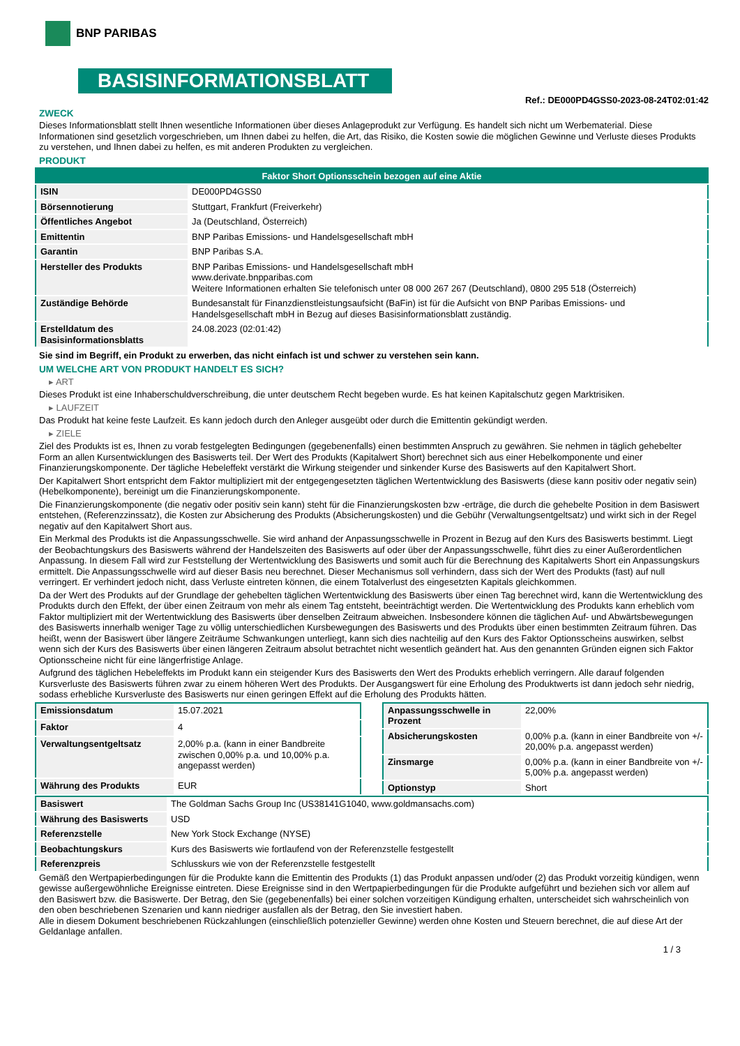BNP PARIBAS
BASISINFORMATIONSBLATT
Ref.: DE000PD4GSS0-2023-08-24T02:01:42
ZWECK
Dieses Informationsblatt stellt Ihnen wesentliche Informationen über dieses Anlageprodukt zur Verfügung. Es handelt sich nicht um Werbematerial. Diese Informationen sind gesetzlich vorgeschrieben, um Ihnen dabei zu helfen, die Art, das Risiko, die Kosten sowie die möglichen Gewinne und Verluste dieses Produkts zu verstehen, und Ihnen dabei zu helfen, es mit anderen Produkten zu vergleichen.
PRODUKT
| Faktor Short Optionsschein bezogen auf eine Aktie | |
| ISIN | DE000PD4GSS0 |
| Börsennotierung | Stuttgart, Frankfurt (Freiverkehr) |
| Öffentliches Angebot | Ja (Deutschland, Österreich) |
| Emittentin | BNP Paribas Emissions- und Handelsgesellschaft mbH |
| Garantin | BNP Paribas S.A. |
| Hersteller des Produkts | BNP Paribas Emissions- und Handelsgesellschaft mbH www.derivate.bnpparibas.com Weitere Informationen erhalten Sie telefonisch unter 08 000 267 267 (Deutschland), 0800 295 518 (Österreich) |
| Zuständige Behörde | Bundesanstalt für Finanzdienstleistungsaufsicht (BaFin) ist für die Aufsicht von BNP Paribas Emissions- und Handelsgesellschaft mbH in Bezug auf dieses Basisinformationsblatt zuständig. |
| Erstelldatum des Basisinformationsblatts | 24.08.2023 (02:01:42) |
Sie sind im Begriff, ein Produkt zu erwerben, das nicht einfach ist und schwer zu verstehen sein kann.
UM WELCHE ART VON PRODUKT HANDELT ES SICH?
▸ ART
Dieses Produkt ist eine Inhaberschuldverschreibung, die unter deutschem Recht begeben wurde. Es hat keinen Kapitalschutz gegen Marktrisiken.
▸ LAUFZEIT
Das Produkt hat keine feste Laufzeit. Es kann jedoch durch den Anleger ausgeübt oder durch die Emittentin gekündigt werden.
▸ ZIELE
Ziel des Produkts ist es, Ihnen zu vorab festgelegten Bedingungen (gegebenenfalls) einen bestimmten Anspruch zu gewähren. Sie nehmen in täglich gehebelter Form an allen Kursentwicklungen des Basiswerts teil. Der Wert des Produkts (Kapitalwert Short) berechnet sich aus einer Hebelkomponente und einer Finanzierungskomponente. Der tägliche Hebeleffekt verstärkt die Wirkung steigender und sinkender Kurse des Basiswerts auf den Kapitalwert Short.
Der Kapitalwert Short entspricht dem Faktor multipliziert mit der entgegengesetzten täglichen Wertentwicklung des Basiswerts (diese kann positiv oder negativ sein) (Hebelkomponente), bereinigt um die Finanzierungskomponente.
Die Finanzierungskomponente (die negativ oder positiv sein kann) steht für die Finanzierungskosten bzw -erträge, die durch die gehebelte Position in dem Basiswert entstehen, (Referenzzinssatz), die Kosten zur Absicherung des Produkts (Absicherungskosten) und die Gebühr (Verwaltungsentgeltsatz) und wirkt sich in der Regel negativ auf den Kapitalwert Short aus.
Ein Merkmal des Produkts ist die Anpassungsschwelle. Sie wird anhand der Anpassungsschwelle in Prozent in Bezug auf den Kurs des Basiswerts bestimmt. Liegt der Beobachtungskurs des Basiswerts während der Handelszeiten des Basiswerts auf oder über der Anpassungsschwelle, führt dies zu einer Außerordentlichen Anpassung. In diesem Fall wird zur Feststellung der Wertentwicklung des Basiswerts und somit auch für die Berechnung des Kapitalwerts Short ein Anpassungskurs ermittelt. Die Anpassungsschwelle wird auf dieser Basis neu berechnet. Dieser Mechanismus soll verhindern, dass sich der Wert des Produkts (fast) auf null verringert. Er verhindert jedoch nicht, dass Verluste eintreten können, die einem Totalverlust des eingesetzten Kapitals gleichkommen.
Da der Wert des Produkts auf der Grundlage der gehebelten täglichen Wertentwicklung des Basiswerts über einen Tag berechnet wird, kann die Wertentwicklung des Produkts durch den Effekt, der über einen Zeitraum von mehr als einem Tag entsteht, beeinträchtigt werden. Die Wertentwicklung des Produkts kann erheblich vom Faktor multipliziert mit der Wertentwicklung des Basiswerts über denselben Zeitraum abweichen. Insbesondere können die täglichen Auf- und Abwärtsbewegungen des Basiswerts innerhalb weniger Tage zu völlig unterschiedlichen Kursbewegungen des Basiswerts und des Produkts über einen bestimmten Zeitraum führen. Das heißt, wenn der Basiswert über längere Zeiträume Schwankungen unterliegt, kann sich dies nachteilig auf den Kurs des Faktor Optionsscheins auswirken, selbst wenn sich der Kurs des Basiswerts über einen längeren Zeitraum absolut betrachtet nicht wesentlich geändert hat. Aus den genannten Gründen eignen sich Faktor Optionsscheine nicht für eine längerfristige Anlage.
Aufgrund des täglichen Hebeleffekts im Produkt kann ein steigender Kurs des Basiswerts den Wert des Produkts erheblich verringern. Alle darauf folgenden Kursverluste des Basiswerts führen zwar zu einem höheren Wert des Produkts. Der Ausgangswert für eine Erholung des Produktwerts ist dann jedoch sehr niedrig, sodass erhebliche Kursverluste des Basiswerts nur einen geringen Effekt auf die Erholung des Produkts hätten.
| Emissionsdatum | 15.07.2021 |
| Faktor | 4 |
| Verwaltungsentgeltsatz | 2,00% p.a. (kann in einer Bandbreite zwischen 0,00% p.a. und 10,00% p.a. angepasst werden) |
| Währung des Produkts | EUR |
| Anpassungsschwelle in Prozent | 22,00% |
| Absicherungskosten | 0,00% p.a. (kann in einer Bandbreite von +/- 20,00% p.a. angepasst werden) |
| Zinsmarge | 0,00% p.a. (kann in einer Bandbreite von +/- 5,00% p.a. angepasst werden) |
| Optionstyp | Short |
| Basiswert | The Goldman Sachs Group Inc (US38141G1040, www.goldmansachs.com) |
| Währung des Basiswerts | USD |
| Referenzstelle | New York Stock Exchange (NYSE) |
| Beobachtungskurs | Kurs des Basiswerts wie fortlaufend von der Referenzstelle festgestellt |
| Referenzpreis | Schlusskurs wie von der Referenzstelle festgestellt |
Gemäß den Wertpapierbedingungen für die Produkte kann die Emittentin des Produkts (1) das Produkt anpassen und/oder (2) das Produkt vorzeitig kündigen, wenn gewisse außergewöhnliche Ereignisse eintreten. Diese Ereignisse sind in den Wertpapierbedingungen für die Produkte aufgeführt und beziehen sich vor allem auf den Basiswert bzw. die Basiswerte. Der Betrag, den Sie (gegebenenfalls) bei einer solchen vorzeitigen Kündigung erhalten, unterscheidet sich wahrscheinlich von den oben beschriebenen Szenarien und kann niedriger ausfallen als der Betrag, den Sie investiert haben.
Alle in diesem Dokument beschriebenen Rückzahlungen (einschließlich potenzieller Gewinne) werden ohne Kosten und Steuern berechnet, die auf diese Art der Geldanlage anfallen.
1 / 3